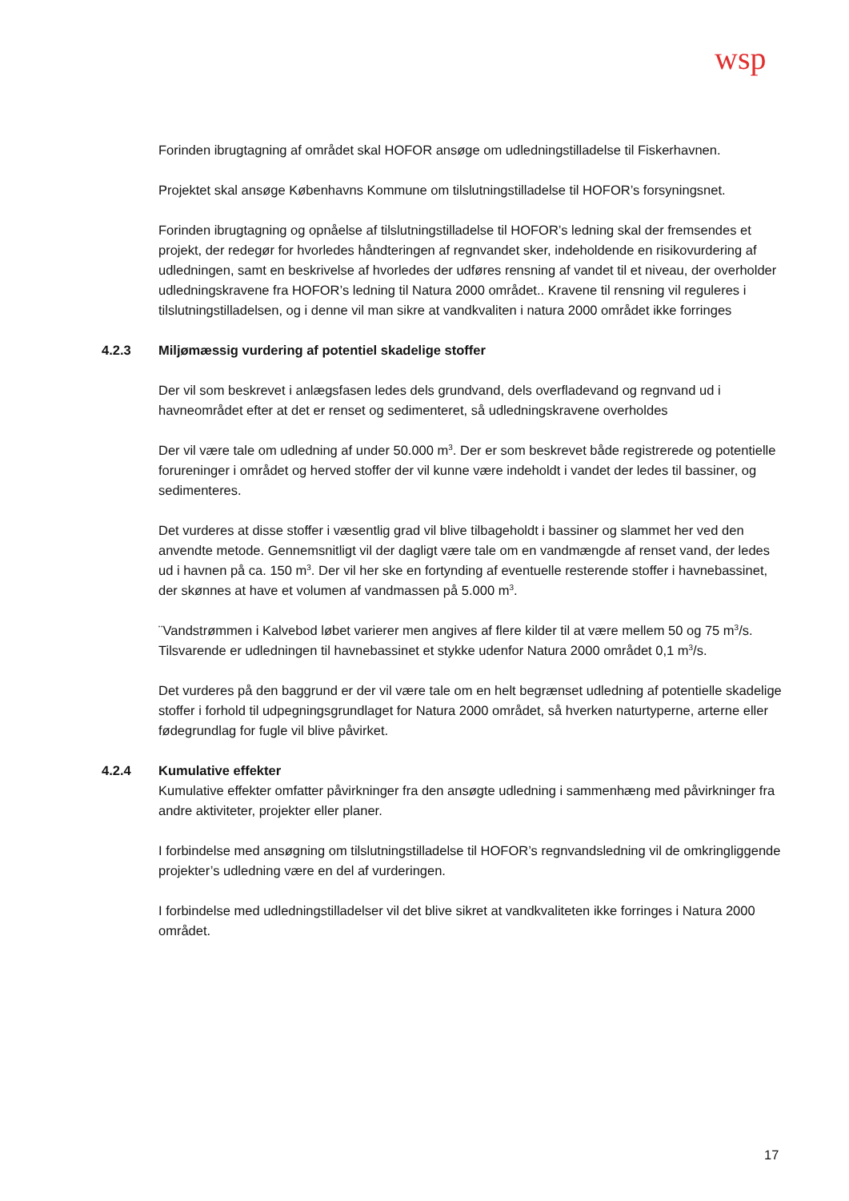wsp
Forinden ibrugtagning af området skal HOFOR ansøge om udledningstilladelse til Fiskerhavnen.
Projektet skal ansøge Københavns Kommune om tilslutningstilladelse til HOFOR’s forsyningsnet.
Forinden ibrugtagning og opnåelse af tilslutningstilladelse til HOFOR’s ledning skal der fremsendes et projekt, der redegør for hvorledes håndteringen af regnvandet sker, indeholdende en risikovurdering af udledningen, samt en beskrivelse af hvorledes der udføres rensning af vandet til et niveau, der overholder udledningskravene fra HOFOR’s ledning til Natura 2000 området.. Kravene til rensning vil reguleres i tilslutningstilladelsen, og i denne vil man sikre at vandkvaliten i natura 2000 området ikke forringes
4.2.3 Miljømæssig vurdering af potentiel skadelige stoffer
Der vil som beskrevet i anlægsfasen ledes dels grundvand, dels overfladevand og regnvand ud i havneområdet efter at det er renset og sedimenteret, så udledningskravene overholdes
Der vil være tale om udledning af under 50.000 m<sup>3</sup>. Der er som beskrevet både registrerede og potentielle forureninger i området og herved stoffer der vil kunne være indeholdt i vandet der ledes til bassiner, og sedimenteres.
Det vurderes at disse stoffer i væsentlig grad vil blive tilbageholdt i bassiner og slammet her ved den anvendte metode. Gennemsnitligt vil der dagligt være tale om en vandmængde af renset vand, der ledes ud i havnen på ca. 150 m<sup>3</sup>. Der vil her ske en fortynding af eventuelle resterende stoffer i havnebassinet, der skønnes at have et volumen af vandmassen på 5.000 m<sup>3</sup>.
¨Vandstrømmen i Kalvebod løbet varierer men angives af flere kilder til at være mellem 50 og 75 m<sup>3</sup>/s. Tilsvarende er udledningen til havnebassinet et stykke udenfor Natura 2000 området 0,1 m<sup>3</sup>/s.
Det vurderes på den baggrund er der vil være tale om en helt begrænset udledning af potentielle skadelige stoffer i forhold til udpegningsgrundlaget for Natura 2000 området, så hverken naturtyperne, arterne eller fødegrundlag for fugle vil blive påvirket.
4.2.4 Kumulative effekter
Kumulative effekter omfatter påvirkninger fra den ansøgte udledning i sammenhæng med påvirkninger fra andre aktiviteter, projekter eller planer.
I forbindelse med ansøgning om tilslutningstilladelse til HOFOR’s regnvandsledning vil de omkringliggende projekter’s udledning være en del af vurderingen.
I forbindelse med udledningstilladelser vil det blive sikret at vandkvaliteten ikke forringes i Natura 2000 området.
17